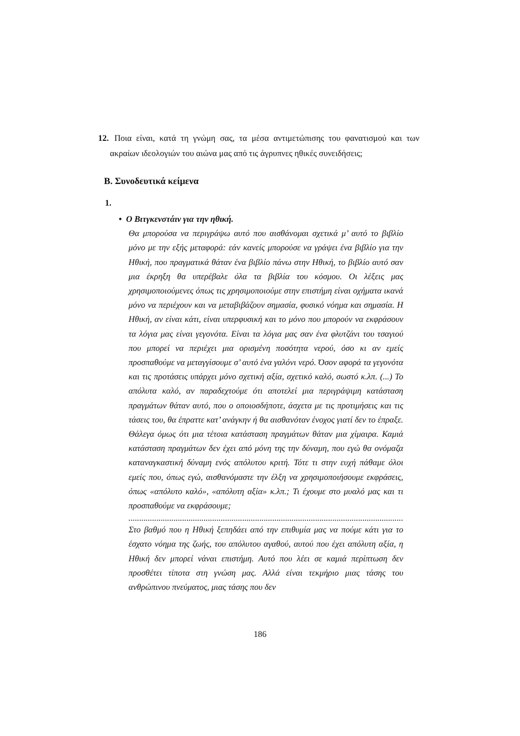12. Ποια είναι, κατά τη γνώμη σας, τα μέσα αντιμετώπισης του φανατισμού και των ακραίων ιδεολογιών του αιώνα μας από τις άγρυπνες ηθικές συνειδήσεις;
Β. Συνοδευτικά κείμενα
1.
• Ο Βιτγκενστάιν για την ηθική.
Θα μπορούσα να περιγράψω αυτό που αισθάνομαι σχετικά μ’ αυτό το βιβλίο μόνο με την εξής μεταφορά: εάν κανείς μπορούσε να γράψει ένα βιβλίο για την Ηθική, που πραγματικά θάταν ένα βιβλίο πάνω στην Ηθική, το βιβλίο αυτό σαν μια έκρηξη θα υπερέβαλε όλα τα βιβλία του κόσμου. Οι λέξεις μας χρησιμοποιούμενες όπως τις χρησιμοποιούμε στην επιστήμη είναι οχήματα ικανά μόνο να περιέχουν και να μεταβιβάζουν σημασία, φυσικό νόημα και σημασία. Η Ηθική, αν είναι κάτι, είναι υπερφυσική και το μόνο που μπορούν να εκφράσουν τα λόγια μας είναι γεγονότα. Είναι τα λόγια μας σαν ένα φλυτζάνι του τσαγιού που μπορεί να περιέχει μια ορισμένη ποσότητα νερού, όσο κι αν εμείς προσπαθούμε να μεταγγίσουμε σ’ αυτό ένα γαλόνι νερό. Όσον αφορά τα γεγονότα και τις προτάσεις υπάρχει μόνο σχετική αξία, σχετικό καλό, σωστό κ.λπ. (...) Το απόλυτα καλό, αν παραδεχτούμε ότι αποτελεί μια περιγράψιμη κατάσταση πραγμάτων θάταν αυτό, που ο οποιοσδήποτε, άσχετα με τις προτιμήσεις και τις τάσεις του, θα έπραττε κατ’ ανάγκην ή θα αισθανόταν ένοχος γιατί δεν το έπραξε. Θάλεγα όμως ότι μια τέτοια κατάσταση πραγμάτων θάταν μια χίμαιρα. Καμιά κατάσταση πραγμάτων δεν έχει από μόνη της την δύναμη, που εγώ θα ονόμαζα καταναγκαστική δύναμη ενός απόλυτου κριτή. Τότε τι στην ευχή πάθαμε όλοι εμείς που, όπως εγώ, αισθανόμαστε την έλξη να χρησιμοποιήσουμε εκφράσεις, όπως «απόλυτο καλό», «απόλυτη αξία» κ.λπ.; Τι έχουμε στο μυαλό μας και τι προσπαθούμε να εκφράσουμε;
......................................................................................................................................................
Στο βαθμό που η Ηθική ξεπηδάει από την επιθυμία μας να πούμε κάτι για το έσχατο νόημα της ζωής, του απόλυτου αγαθού, αυτού που έχει απόλυτη αξία, η Ηθική δεν μπορεί νάναι επιστήμη. Αυτό που λέει σε καμιά περίπτωση δεν προσθέτει τίποτα στη γνώση μας. Αλλά είναι τεκμήριο μιας τάσης του ανθρώπινου πνεύματος, μιας τάσης που δεν
186